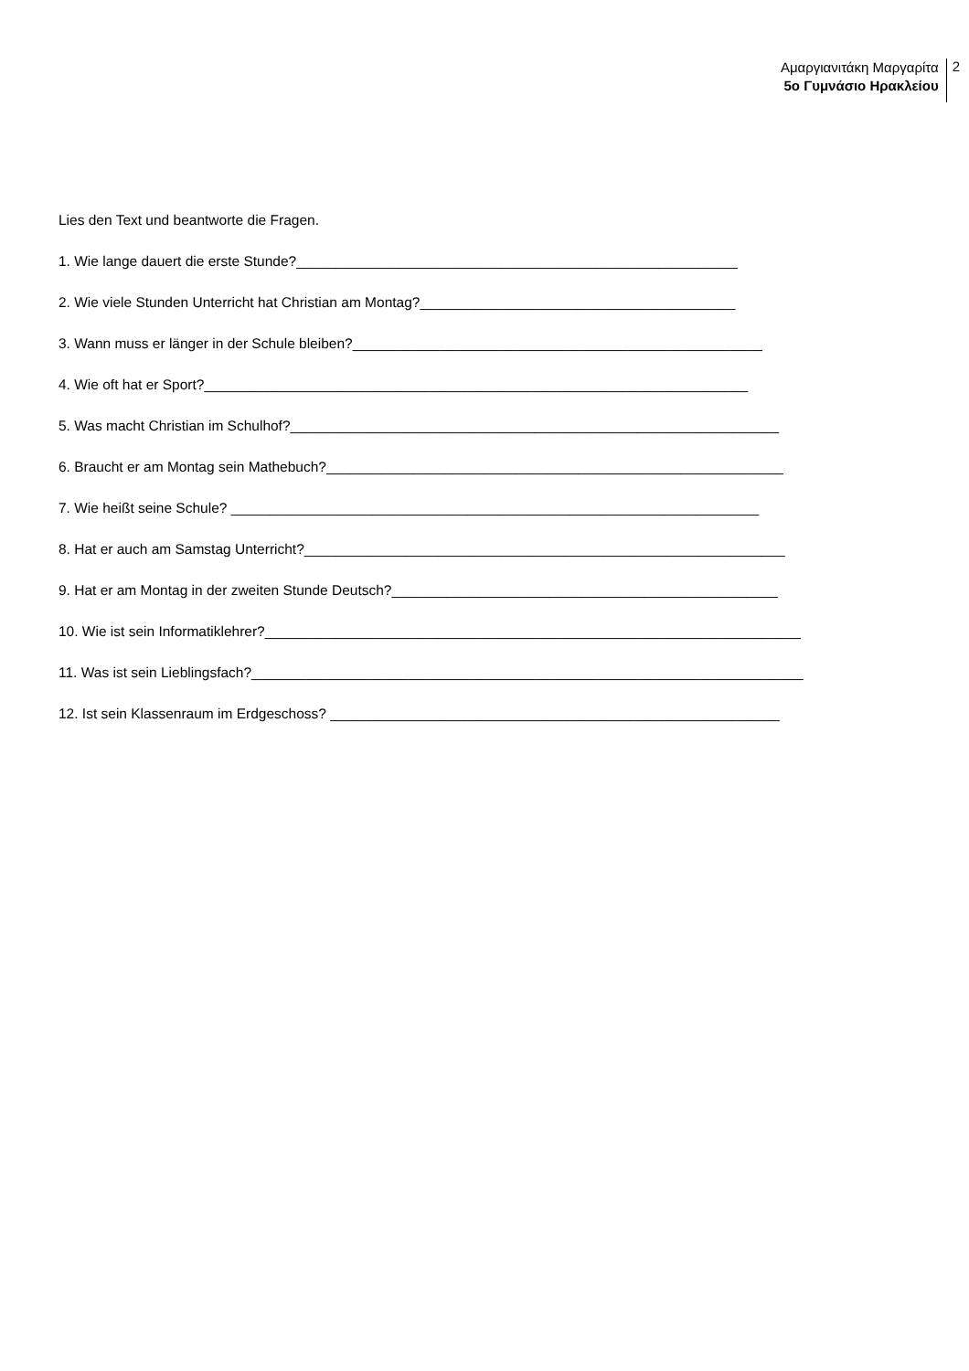Αμαργιανιτάκη Μαργαρίτα
5ο Γυμνάσιο Ηρακλείου
2
Lies den Text und beantworte die Fragen.
1. Wie lange dauert die erste Stunde?________________________________________________________
2. Wie viele Stunden Unterricht hat Christian am Montag?________________________________________
3. Wann muss er länger in der Schule bleiben?____________________________________________________
4. Wie oft hat er Sport?_____________________________________________________________________
5. Was macht Christian im Schulhof?______________________________________________________________
6. Braucht er am Montag sein Mathebuch?__________________________________________________________
7. Wie heißt seine Schule? ___________________________________________________________________
8. Hat er auch am Samstag Unterricht?_____________________________________________________________
9. Hat er am Montag in der zweiten Stunde Deutsch?_________________________________________________
10. Wie ist sein Informatiklehrer?____________________________________________________________________
11. Was ist sein Lieblingsfach?______________________________________________________________________
12. Ist sein Klassenraum im Erdgeschoss? _________________________________________________________